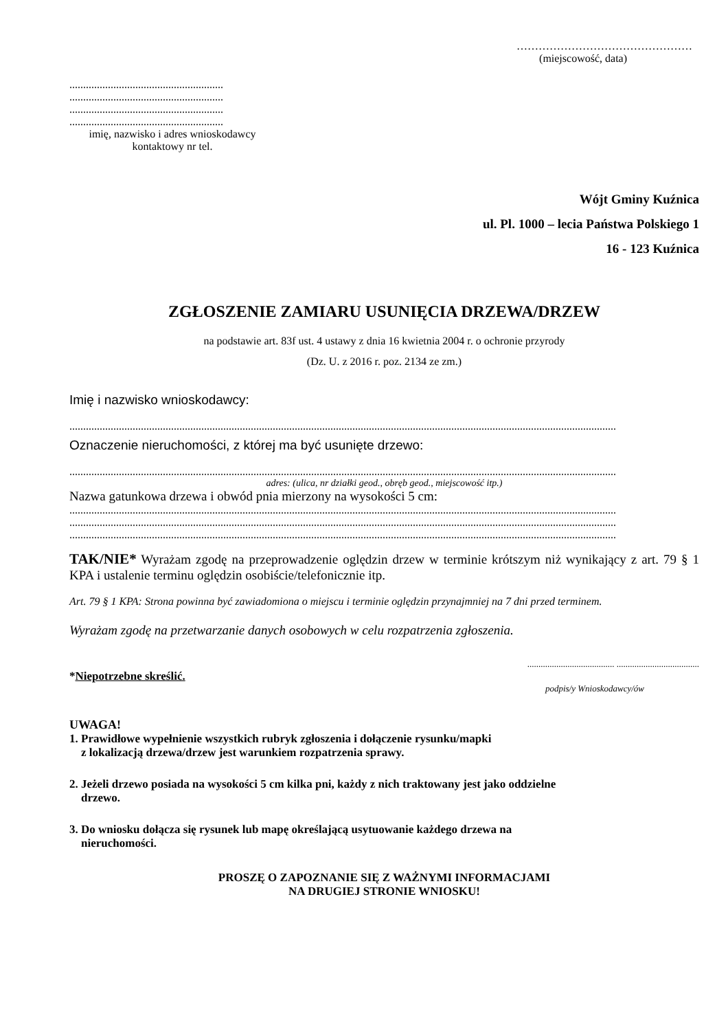…………………………………………
(miejscowość, data)
........................................................
........................................................
........................................................
........................................................
imię, nazwisko i adres wnioskodawcy
kontaktowy nr tel.
Wójt Gminy Kuźnica
ul. Pl. 1000 – lecia Państwa Polskiego 1
16 - 123 Kuźnica
ZGŁOSZENIE ZAMIARU USUNIĘCIA DRZEWA/DRZEW
na podstawie art. 83f ust. 4 ustawy z dnia 16 kwietnia 2004 r. o ochronie przyrody
(Dz. U. z 2016 r. poz. 2134 ze zm.)
Imię i nazwisko wnioskodawcy:
.......................................................................................................................................................................................................
Oznaczenie nieruchomości, z której ma być usunięte drzewo:
.......................................................................................................................................................................................................
adres: (ulica, nr działki geod., obręb geod., miejscowość itp.)
Nazwa gatunkowa drzewa i obwód pnia mierzony na wysokości 5 cm:
.......................................................................................................................................................................................................
.......................................................................................................................................................................................................
.......................................................................................................................................................................................................
TAK/NIE* Wyrażam zgodę na przeprowadzenie oględzin drzew w terminie krótszym niż wynikający z art. 79 § 1 KPA i ustalenie terminu oględzin osobiście/telefonicznie itp.
Art. 79 § 1 KPA: Strona powinna być zawiadomiona o miejscu i terminie oględzin przynajmniej na 7 dni przed terminem.
Wyrażam zgodę na przetwarzanie danych osobowych w celu rozpatrzenia zgłoszenia.
....................................... .....................................
*Niepotrzebne skreślić.
podpis/y Wnioskodawcy/ów
UWAGA!
1. Prawidłowe wypełnienie wszystkich rubryk zgłoszenia i dołączenie rysunku/mapki
z lokalizacją drzewa/drzew jest warunkiem rozpatrzenia sprawy.
2. Jeżeli drzewo posiada na wysokości 5 cm kilka pni, każdy z nich traktowany jest jako oddzielne
drzewo.
3. Do wniosku dołącza się rysunek lub mapę określającą usytuowanie każdego drzewa na
nieruchomości.
PROSZĘ O ZAPOZNANIE SIĘ Z WAŻNYMI INFORMACJAMI
NA DRUGIEJ STRONIE WNIOSKU!